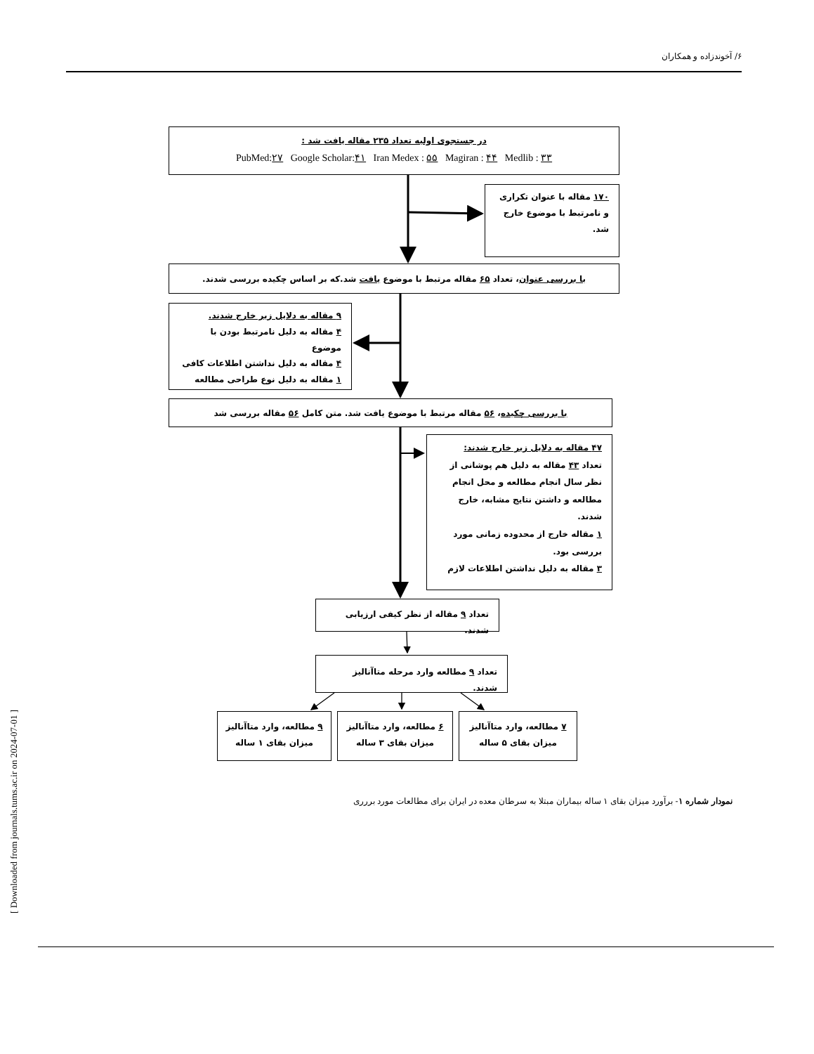[ Downloaded from journals.tums.ac.ir on 2024-07-01 ]
۶/ آخوندزاده و همکاران
در جستجوی اولیه تعداد ۲۳۵ مقاله یافت شد :
PubMed:۲۷ Google Scholar:۴۱ Iran Medex : ۵۵ Magiran : ۴۴ Medlib : ۳۳
۱۷۰ مقاله با عنوان تکراری و نامرتبط با موضوع خارج شد.
با بررسی عنوان، تعداد ۶۵ مقاله مرتبط با موضوع یافت شد.که بر اساس چکیده بررسی شدند.
۹ مقاله به دلایل زیر خارج شدند.
۴ مقاله به دلیل نامرتبط بودن با موضوع
۴ مقاله به دلیل نداشتن اطلاعات کافی
۱ مقاله به دلیل نوع طراحی مطالعه
با بررسی چکیده، ۵۶ مقاله مرتبط با موضوع یافت شد. متن کامل ۵۶ مقاله بررسی شد
۴۷ مقاله به دلایل زیر خارج شدند:
تعداد ۴۳ مقاله به دلیل هم پوشانی از نظر سال انجام مطالعه و محل انجام مطالعه و داشتن نتایج مشابه، خارج شدند.
۱ مقاله خارج از محدوده زمانی مورد بررسی بود.
۳ مقاله به دلیل نداشتن اطلاعات لازم
تعداد ۹ مقاله از نظر کیفی ارزیابی شدند.
تعداد ۹ مطالعه وارد مرحله متاآنالیز شدند.
۷ مطالعه، وارد متاآنالیز
میزان بقای ۵ ساله
۶ مطالعه، وارد متاآنالیز
میزان بقای ۳ ساله
۹ مطالعه، وارد متاآنالیز
میزان بقای ۱ ساله
نمودار شماره ۱- برآورد میزان بقای ۱ ساله بیماران مبتلا به سرطان معده در ایران برای مطالعات مورد بررری